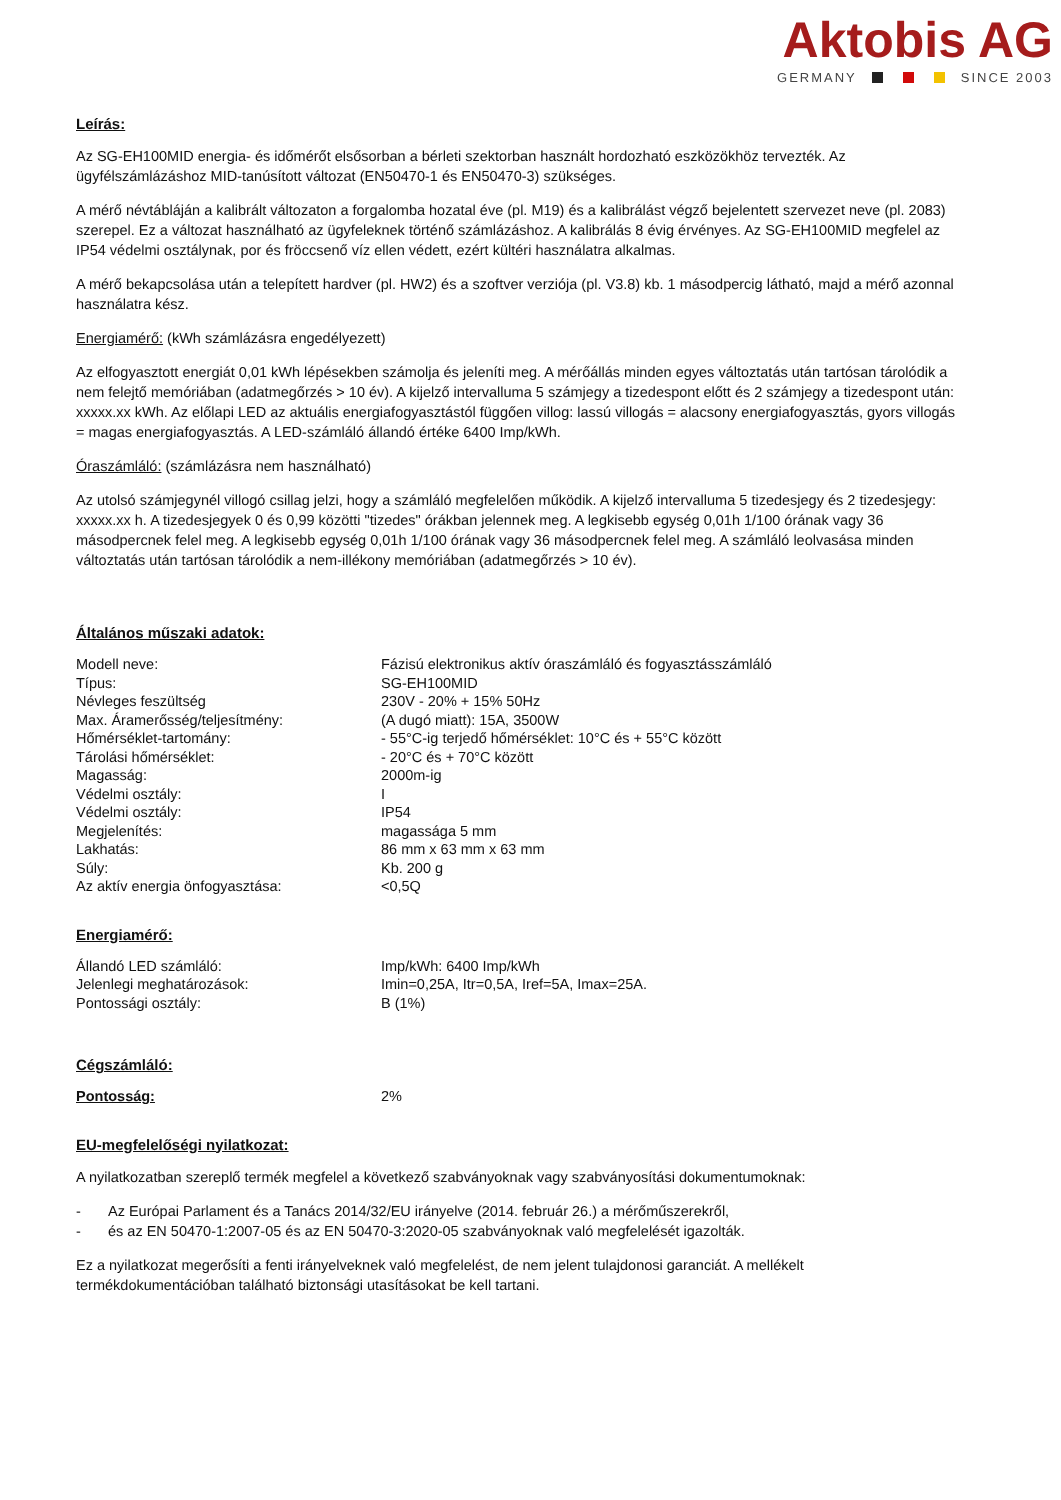Aktobis AG
GERMANY SINCE 2003
Leírás:
Az SG-EH100MID energia- és időmérőt elsősorban a bérleti szektorban használt hordozható eszközökhöz tervezték. Az ügyfélszámlázáshoz MID-tanúsított változat (EN50470-1 és EN50470-3) szükséges.
A mérő névtábláján a kalibrált változaton a forgalomba hozatal éve (pl. M19) és a kalibrálást végző bejelentett szervezet neve (pl. 2083) szerepel. Ez a változat használható az ügyfeleknek történő számlázáshoz. A kalibrálás 8 évig érvényes. Az SG-EH100MID megfelel az IP54 védelmi osztálynak, por és fröccsenő víz ellen védett, ezért kültéri használatra alkalmas.
A mérő bekapcsolása után a telepített hardver (pl. HW2) és a szoftver verziója (pl. V3.8) kb. 1 másodpercig látható, majd a mérő azonnal használatra kész.
Energiamérő: (kWh számlázásra engedélyezett)
Az elfogyasztott energiát 0,01 kWh lépésekben számolja és jeleníti meg. A mérőállás minden egyes változtatás után tartósan tárolódik a nem felejtő memóriában (adatmegőrzés > 10 év). A kijelző intervalluma 5 számjegy a tizedespont előtt és 2 számjegy a tizedespont után: xxxxx.xx kWh. Az előlapi LED az aktuális energiafogyasztástól függően villog: lassú villogás = alacsony energiafogyasztás, gyors villogás = magas energiafogyasztás. A LED-számláló állandó értéke 6400 Imp/kWh.
Óraszámláló: (számlázásra nem használható)
Az utolsó számjegynél villogó csillag jelzi, hogy a számláló megfelelően működik. A kijelző intervalluma 5 tizedesjegy és 2 tizedesjegy: xxxxx.xx h. A tizedesjegyek 0 és 0,99 közötti "tizedes" órákban jelennek meg. A legkisebb egység 0,01h 1/100 órának vagy 36 másodpercnek felel meg. A legkisebb egység 0,01h 1/100 órának vagy 36 másodpercnek felel meg. A számláló leolvasása minden változtatás után tartósan tárolódik a nem-illékony memóriában (adatmegőrzés > 10 év).
Általános műszaki adatok:
| Modell neve: | Fázisú elektronikus aktív óraszámláló és fogyasztásszámláló |
| Típus: | SG-EH100MID |
| Névleges feszültség | 230V - 20% + 15% 50Hz |
| Max. Áramerősség/teljesítmény: | (A dugó miatt): 15A, 3500W |
| Hőmérséklet-tartomány: | - 55°C-ig terjedő hőmérséklet: 10°C és + 55°C között |
| Tárolási hőmérséklet: | - 20°C és + 70°C között |
| Magasság: | 2000m-ig |
| Védelmi osztály: | I |
| Védelmi osztály: | IP54 |
| Megjelenítés: | magassága 5 mm |
| Lakhatás: | 86 mm x 63 mm x 63 mm |
| Súly: | Kb. 200 g |
| Az aktív energia önfogyasztása: | <0,5Q |
Energiamérő:
| Állandó LED számláló: | Imp/kWh: 6400 Imp/kWh |
| Jelenlegi meghatározások: | Imin=0,25A, Itr=0,5A, Iref=5A, Imax=25A. |
| Pontossági osztály: | B (1%) |
Cégszámláló:
| Pontosság: | 2% |
EU-megfelelőségi nyilatkozat:
A nyilatkozatban szereplő termék megfelel a következő szabványoknak vagy szabványosítási dokumentumoknak:
- Az Európai Parlament és a Tanács 2014/32/EU irányelve (2014. február 26.) a mérőműszerekről,
- és az EN 50470-1:2007-05 és az EN 50470-3:2020-05 szabványoknak való megfelelését igazolták.
Ez a nyilatkozat megerősíti a fenti irányelveknek való megfelelést, de nem jelent tulajdonosi garanciát. A mellékelt termékdokumentációban található biztonsági utasításokat be kell tartani.